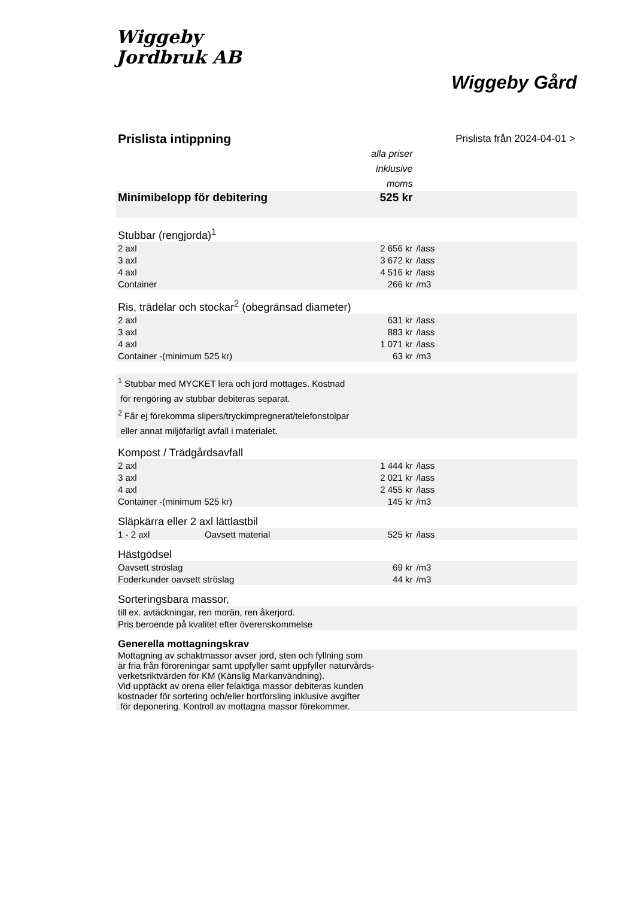Wiggeby
Jordbruk AB
Wiggeby Gård
| Prislista intippning | | Prislista från 2024-04-01 > | |
| | alla priser inklusive moms | | |
| Minimibelopp för debitering | 525 kr | | |
| Stubbar (rengjorda)<sup>1</sup> | | | |
| 2 axl | 2 656 kr | /lass | |
| 3 axl | 3 672 kr | /lass | |
| 4 axl | 4 516 kr | /lass | |
| Container | 266 kr | /m3 | |
| Ris, trädelar och stockar<sup>2</sup> (obegränsad diameter) | | | |
| 2 axl | 631 kr | /lass | |
| 3 axl | 883 kr | /lass | |
| 4 axl | 1 071 kr | /lass | |
| Container -(minimum 525 kr) | 63 kr | /m3 | |
| <sup>1</sup> Stubbar med MYCKET lera och jord mottages. Kostnad för rengöring av stubbar debiteras separat. <sup>2</sup> Får ej förekomma slipers/tryckimpregnerat/telefonstolpar eller annat miljöfarligt avfall i materialet. | | | |
| Kompost / Trädgårdsavfall | | | |
| 2 axl | 1 444 kr | /lass | |
| 3 axl | 2 021 kr | /lass | |
| 4 axl | 2 455 kr | /lass | |
| Container -(minimum 525 kr) | 145 kr | /m3 | |
| Släpkärra eller 2 axl lättlastbil | | | |
| 1 - 2 axl Oavsett material | 525 kr | /lass | |
| Hästgödsel | | | |
| Oavsett ströslag | 69 kr | /m3 | |
| Foderkunder oavsett ströslag | 44 kr | /m3 | |
| Sorteringsbara massor, | | | |
| till ex. avtäckningar, ren morän, ren åkerjord. | | | |
| Pris beroende på kvalitet efter överenskommelse | | | |
| Generella mottagningskrav | | | |
| Mottagning av schaktmassor avser jord, sten och fyllning som är fria från föroreningar samt uppfyller samt uppfyller naturvårds- verketsriktvärden för KM (Känslig Markanvändning). Vid upptäckt av orena eller felaktiga massor debiteras kunden kostnader för sortering och/eller bortforsling inklusive avgifter för deponering. Kontroll av mottagna massor förekommer. | | | |